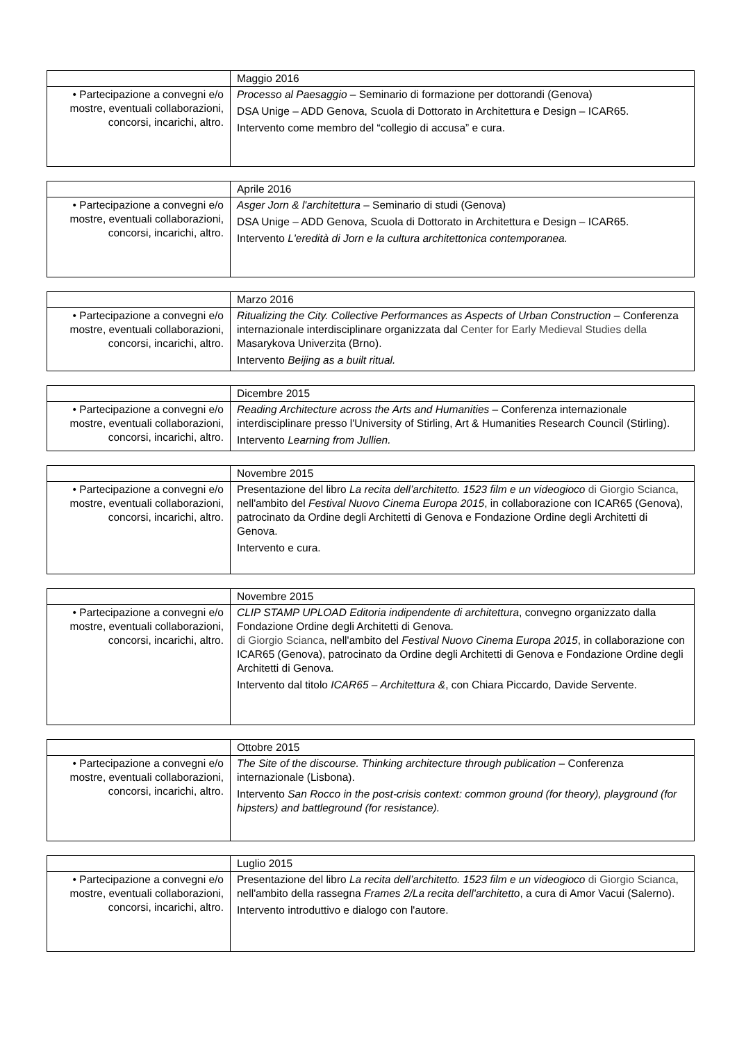| | Maggio 2016 |
| • Partecipazione a convegni e/o mostre, eventuali collaborazioni, concorsi, incarichi, altro. | Processo al Paesaggio – Seminario di formazione per dottorandi (Genova) DSA Unige – ADD Genova, Scuola di Dottorato in Architettura e Design – ICAR65. Intervento come membro del “collegio di accusa” e cura. |
| | Aprile 2016 |
| • Partecipazione a convegni e/o mostre, eventuali collaborazioni, concorsi, incarichi, altro. | Asger Jorn & l'architettura – Seminario di studi (Genova) DSA Unige – ADD Genova, Scuola di Dottorato in Architettura e Design – ICAR65. Intervento L'eredità di Jorn e la cultura architettonica contemporanea. |
| | Marzo 2016 |
| • Partecipazione a convegni e/o mostre, eventuali collaborazioni, concorsi, incarichi, altro. | Ritualizing the City. Collective Performances as Aspects of Urban Construction – Conferenza internazionale interdisciplinare organizzata dal Center for Early Medieval Studies della Masarykova Univerzita (Brno). Intervento Beijing as a built ritual. |
| | Dicembre 2015 |
| • Partecipazione a convegni e/o mostre, eventuali collaborazioni, concorsi, incarichi, altro. | Reading Architecture across the Arts and Humanities – Conferenza internazionale interdisciplinare presso l'University of Stirling, Art & Humanities Research Council (Stirling). Intervento Learning from Jullien. |
| | Novembre 2015 |
| • Partecipazione a convegni e/o mostre, eventuali collaborazioni, concorsi, incarichi, altro. | Presentazione del libro La recita dell’architetto. 1523 film e un videogioco di Giorgio Scianca , nell'ambito del Festival Nuovo Cinema Europa 2015 , in collaborazione con ICAR65 (Genova), patrocinato da Ordine degli Architetti di Genova e Fondazione Ordine degli Architetti di Genova. Intervento e cura. |
| | Novembre 2015 |
| • Partecipazione a convegni e/o mostre, eventuali collaborazioni, concorsi, incarichi, altro. | CLIP STAMP UPLOAD Editoria indipendente di architettura , convegno organizzato dalla Fondazione Ordine degli Architetti di Genova. di Giorgio Scianca , nell'ambito del Festival Nuovo Cinema Europa 2015 , in collaborazione con ICAR65 (Genova), patrocinato da Ordine degli Architetti di Genova e Fondazione Ordine degli Architetti di Genova. Intervento dal titolo ICAR65 – Architettura & , con Chiara Piccardo, Davide Servente. |
| | Ottobre 2015 |
| • Partecipazione a convegni e/o mostre, eventuali collaborazioni, concorsi, incarichi, altro. | The Site of the discourse. Thinking architecture through publication – Conferenza internazionale (Lisbona). Intervento San Rocco in the post-crisis context: common ground (for theory), playground (for hipsters) and battleground (for resistance). |
| | Luglio 2015 |
| • Partecipazione a convegni e/o mostre, eventuali collaborazioni, concorsi, incarichi, altro. | Presentazione del libro La recita dell’architetto. 1523 film e un videogioco di Giorgio Scianca , nell'ambito della rassegna Frames 2/La recita dell'architetto , a cura di Amor Vacui (Salerno). Intervento introduttivo e dialogo con l'autore. |